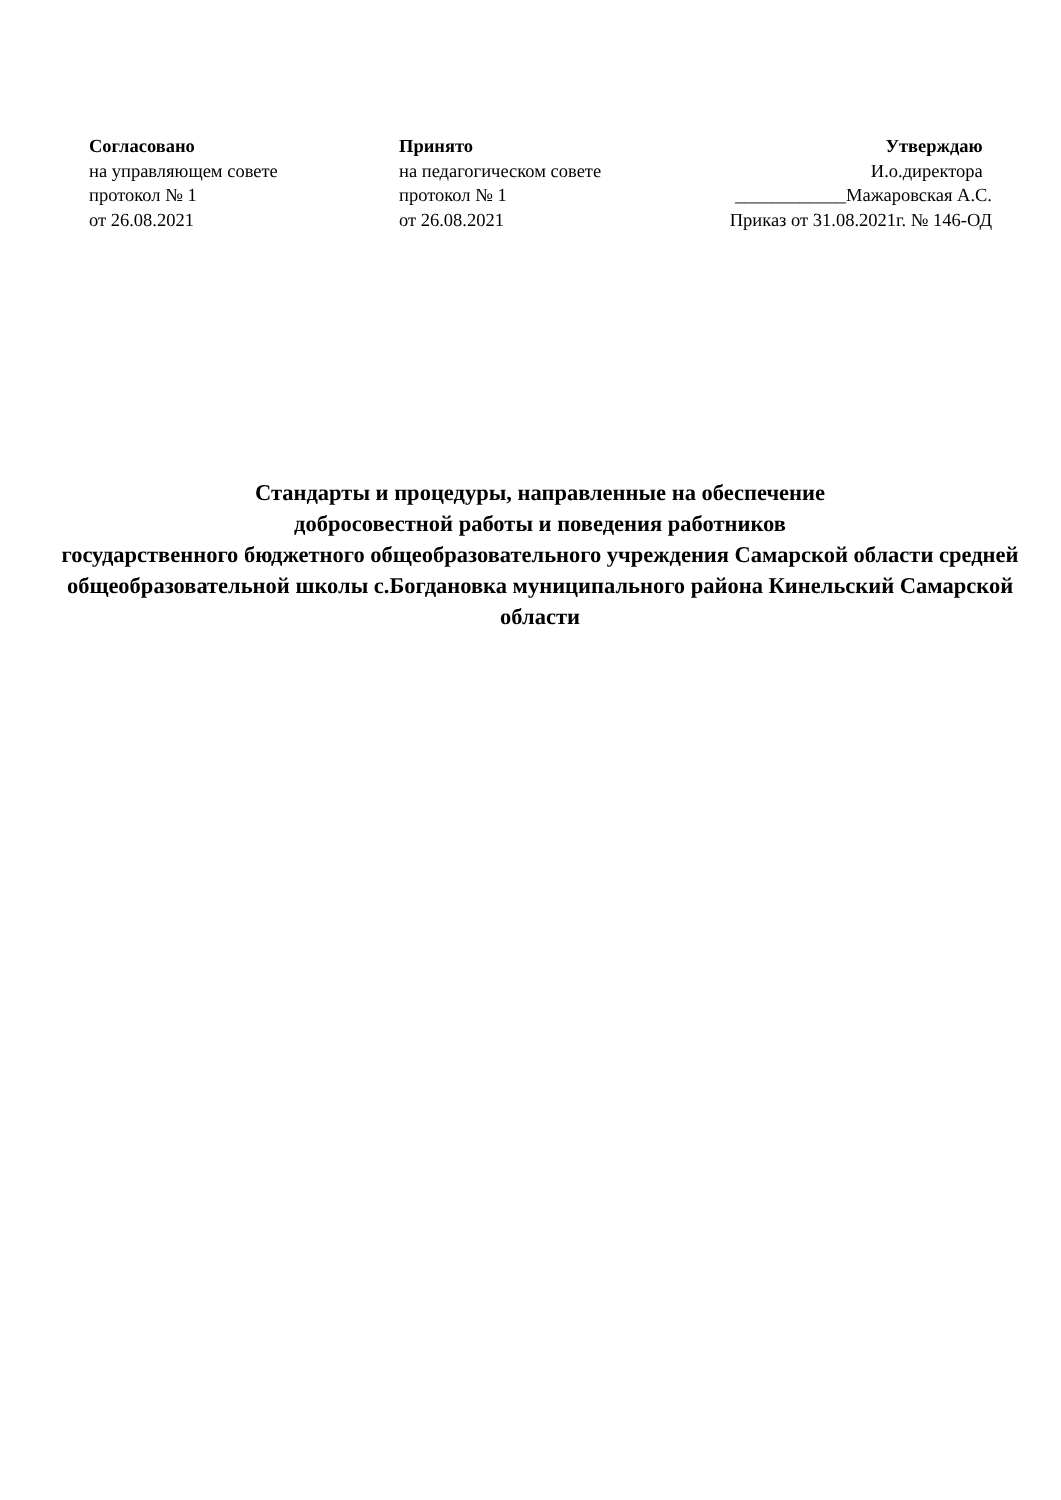Согласовано
на управляющем совете
протокол № 1
от 26.08.2021
Принято
на педагогическом совете
протокол № 1
от 26.08.2021
Утверждаю
И.о.директора
____________Мажаровская А.С.
Приказ от 31.08.2021г. № 146-ОД
Стандарты и процедуры, направленные на обеспечение
добросовестной работы и поведения работников
государственного бюджетного общеобразовательного учреждения Самарской области средней общеобразовательной школы с.Богдановка муниципального района Кинельский Самарской области